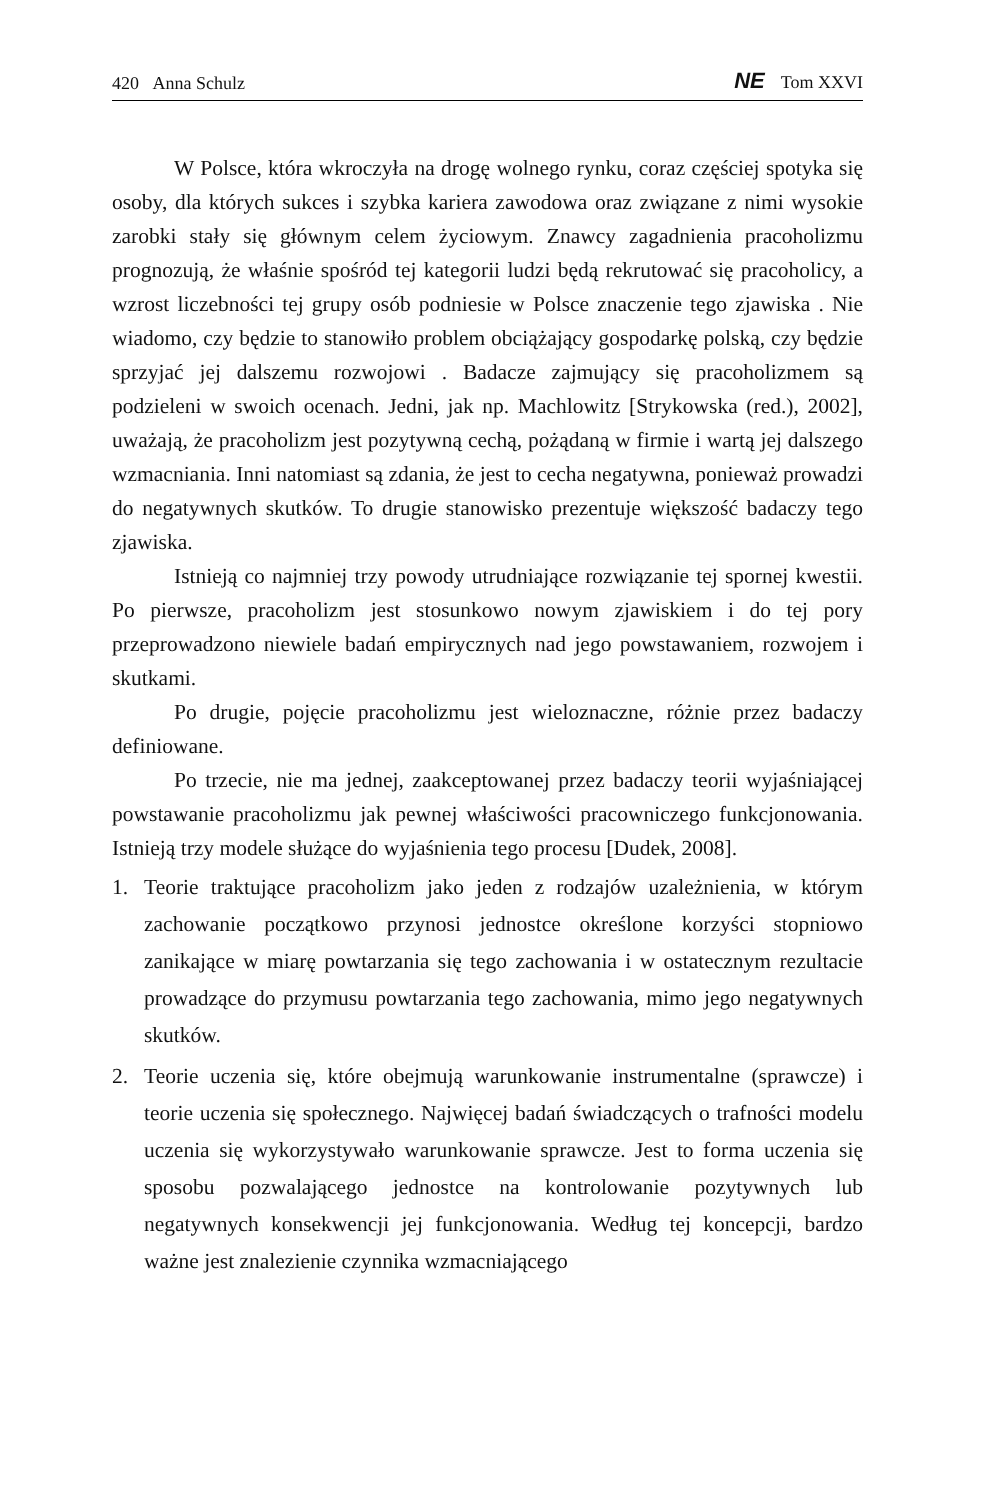420 Anna Schulz NE Tom XXVI
W Polsce, która wkroczyła na drogę wolnego rynku, coraz częściej spotyka się osoby, dla których sukces i szybka kariera zawodowa oraz związane z nimi wysokie zarobki stały się głównym celem życiowym. Znawcy zagadnienia pracoholizmu prognozują, że właśnie spośród tej kategorii ludzi będą rekrutować się pracoholicy, a wzrost liczebności tej grupy osób podniesie w Polsce znaczenie tego zjawiska . Nie wiadomo, czy będzie to stanowiło problem obciążający gospodarkę polską, czy będzie sprzyjać jej dalszemu rozwojowi . Badacze zajmujący się pracoholizmem są podzieleni w swoich ocenach. Jedni, jak np. Machlowitz [Strykowska (red.), 2002], uważają, że pracoholizm jest pozytywną cechą, pożądaną w firmie i wartą jej dalszego wzmacniania. Inni natomiast są zdania, że jest to cecha negatywna, ponieważ prowadzi do negatywnych skutków. To drugie stanowisko prezentuje większość badaczy tego zjawiska.
Istnieją co najmniej trzy powody utrudniające rozwiązanie tej spornej kwestii. Po pierwsze, pracoholizm jest stosunkowo nowym zjawiskiem i do tej pory przeprowadzono niewiele badań empirycznych nad jego powstawaniem, rozwojem i skutkami.
Po drugie, pojęcie pracoholizmu jest wieloznaczne, różnie przez badaczy definiowane.
Po trzecie, nie ma jednej, zaakceptowanej przez badaczy teorii wyjaśniającej powstawanie pracoholizmu jak pewnej właściwości pracowniczego funkcjonowania. Istnieją trzy modele służące do wyjaśnienia tego procesu [Dudek, 2008].
1. Teorie traktujące pracoholizm jako jeden z rodzajów uzależnienia, w którym zachowanie początkowo przynosi jednostce określone korzyści stopniowo zanikające w miarę powtarzania się tego zachowania i w ostatecznym rezultacie prowadzące do przymusu powtarzania tego zachowania, mimo jego negatywnych skutków.
2. Teorie uczenia się, które obejmują warunkowanie instrumentalne (sprawcze) i teorie uczenia się społecznego. Najwięcej badań świadczących o trafności modelu uczenia się wykorzystywało warunkowanie sprawcze. Jest to forma uczenia się sposobu pozwalającego jednostce na kontrolowanie pozytywnych lub negatywnych konsekwencji jej funkcjonowania. Według tej koncepcji, bardzo ważne jest znalezienie czynnika wzmacniającego